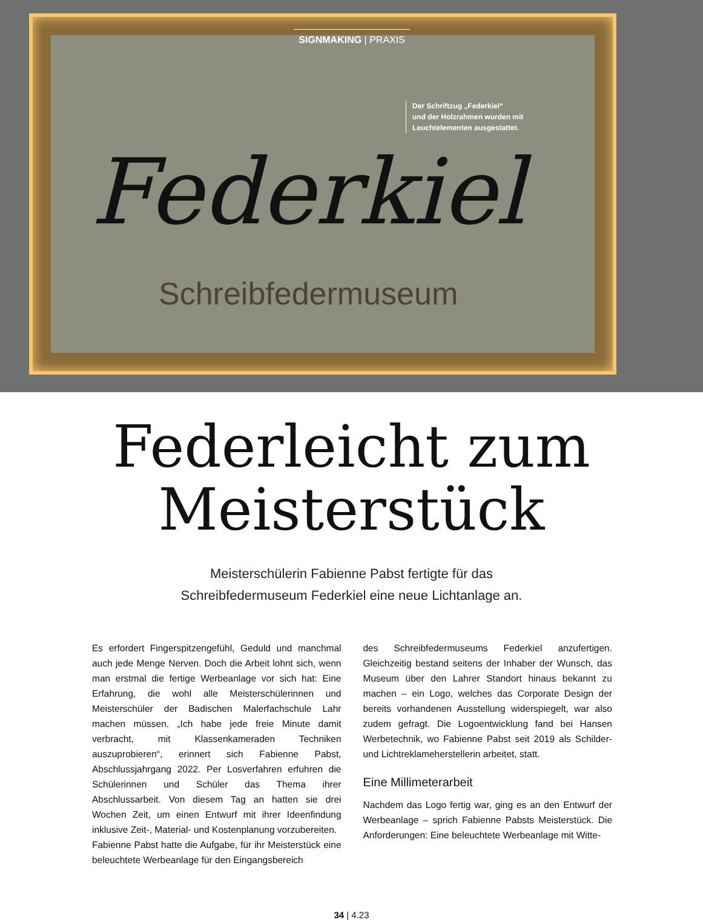SIGNMAKING | PRAXIS
Der Schriftzug „Federkiel“
und der Holzrahmen wurden mit
Leuchtelementen ausgestattet.
Federkiel
Schreibfedermuseum
Federleicht zum
Meisterstück
Meisterschülerin Fabienne Pabst fertigte für das
Schreibfedermuseum Federkiel eine neue Lichtanlage an.
Es erfordert Fingerspitzengefühl, Geduld und manchmal auch jede Menge Nerven. Doch die Arbeit lohnt sich, wenn man erstmal die fertige Werbeanlage vor sich hat: Eine Erfahrung, die wohl alle Meisterschülerinnen und Meisterschüler der Badischen Malerfachschule Lahr machen müssen. „Ich habe jede freie Minute damit verbracht, mit Klassenkameraden Techniken auszuprobieren“, erinnert sich Fabienne Pabst, Abschlussjahrgang 2022. Per Losverfahren erfuhren die Schülerinnen und Schüler das Thema ihrer Abschlussarbeit. Von diesem Tag an hatten sie drei Wochen Zeit, um einen Entwurf mit ihrer Ideenfindung inklusive Zeit-, Material- und Kostenplanung vorzubereiten.
Fabienne Pabst hatte die Aufgabe, für ihr Meisterstück eine beleuchtete Werbeanlage für den Eingangsbereich
des Schreibfedermuseums Federkiel anzufertigen. Gleichzeitig bestand seitens der Inhaber der Wunsch, das Museum über den Lahrer Standort hinaus bekannt zu machen – ein Logo, welches das Corporate Design der bereits vorhandenen Ausstellung widerspiegelt, war also zudem gefragt. Die Logoentwicklung fand bei Hansen Werbetechnik, wo Fabienne Pabst seit 2019 als Schilder- und Lichtreklameherstellerin arbeitet, statt.
Eine Millimeterarbeit
Nachdem das Logo fertig war, ging es an den Entwurf der Werbeanlage – sprich Fabienne Pabsts Meisterstück. Die Anforderungen: Eine beleuchtete Werbeanlage mit Witte-
34 | 4.23